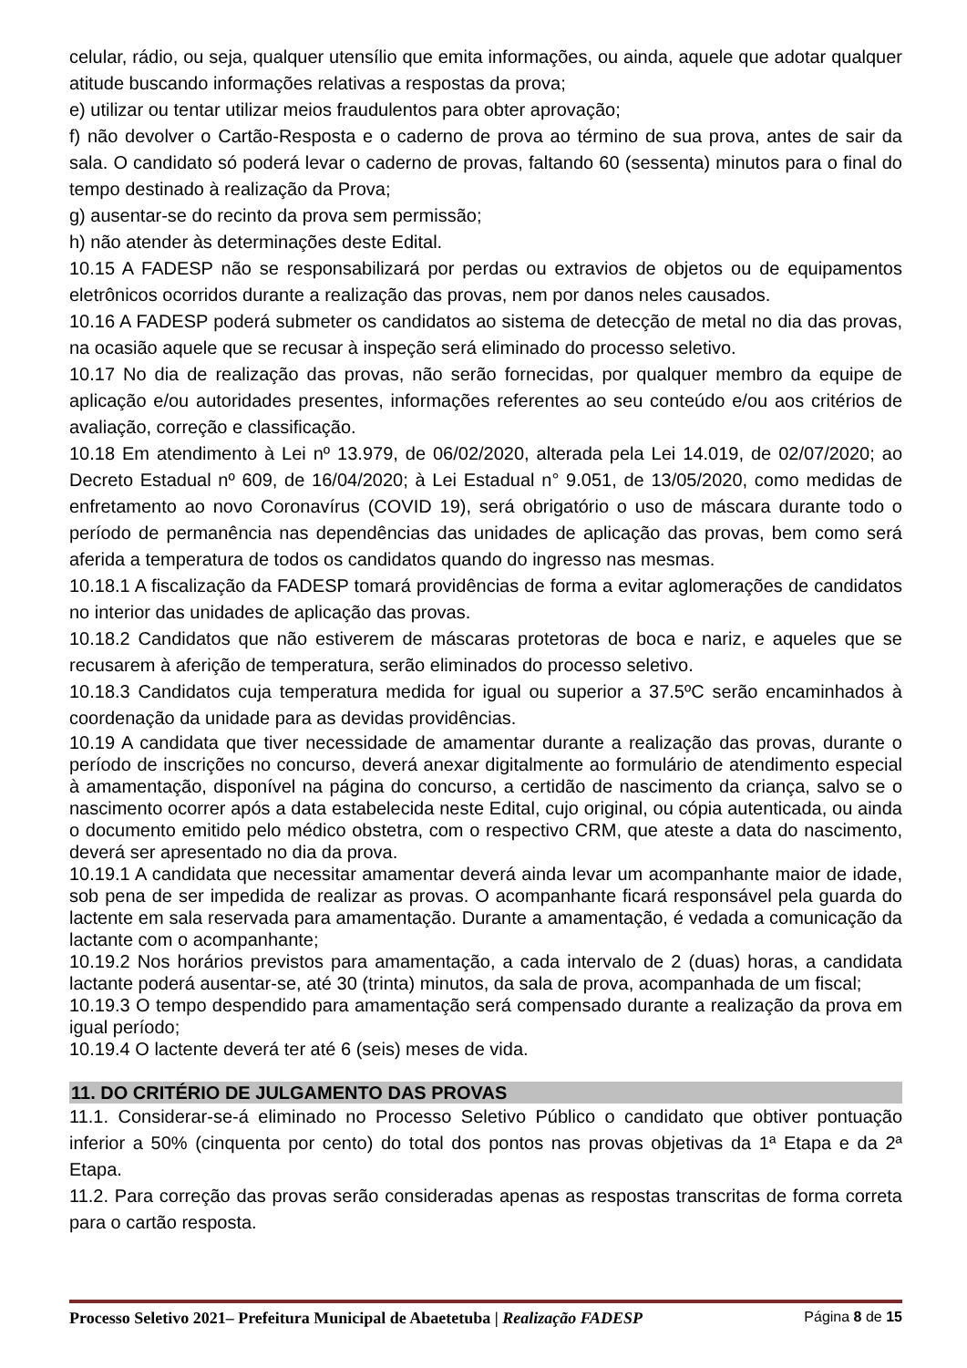celular, rádio, ou seja, qualquer utensílio que emita informações, ou ainda, aquele que adotar qualquer atitude buscando informações relativas a respostas da prova;
e) utilizar ou tentar utilizar meios fraudulentos para obter aprovação;
f) não devolver o Cartão-Resposta e o caderno de prova ao término de sua prova, antes de sair da sala. O candidato só poderá levar o caderno de provas, faltando 60 (sessenta) minutos para o final do tempo destinado à realização da Prova;
g) ausentar-se do recinto da prova sem permissão;
h) não atender às determinações deste Edital.
10.15 A FADESP não se responsabilizará por perdas ou extravios de objetos ou de equipamentos eletrônicos ocorridos durante a realização das provas, nem por danos neles causados.
10.16 A FADESP poderá submeter os candidatos ao sistema de detecção de metal no dia das provas, na ocasião aquele que se recusar à inspeção será eliminado do processo seletivo.
10.17 No dia de realização das provas, não serão fornecidas, por qualquer membro da equipe de aplicação e/ou autoridades presentes, informações referentes ao seu conteúdo e/ou aos critérios de avaliação, correção e classificação.
10.18 Em atendimento à Lei nº 13.979, de 06/02/2020, alterada pela Lei 14.019, de 02/07/2020; ao Decreto Estadual nº 609, de 16/04/2020; à Lei Estadual n° 9.051, de 13/05/2020, como medidas de enfretamento ao novo Coronavírus (COVID 19), será obrigatório o uso de máscara durante todo o período de permanência nas dependências das unidades de aplicação das provas, bem como será aferida a temperatura de todos os candidatos quando do ingresso nas mesmas.
10.18.1 A fiscalização da FADESP tomará providências de forma a evitar aglomerações de candidatos no interior das unidades de aplicação das provas.
10.18.2 Candidatos que não estiverem de máscaras protetoras de boca e nariz, e aqueles que se recusarem à aferição de temperatura, serão eliminados do processo seletivo.
10.18.3 Candidatos cuja temperatura medida for igual ou superior a 37.5ºC serão encaminhados à coordenação da unidade para as devidas providências.
10.19 A candidata que tiver necessidade de amamentar durante a realização das provas, durante o período de inscrições no concurso, deverá anexar digitalmente ao formulário de atendimento especial à amamentação, disponível na página do concurso, a certidão de nascimento da criança, salvo se o nascimento ocorrer após a data estabelecida neste Edital, cujo original, ou cópia autenticada, ou ainda o documento emitido pelo médico obstetra, com o respectivo CRM, que ateste a data do nascimento, deverá ser apresentado no dia da prova.
10.19.1 A candidata que necessitar amamentar deverá ainda levar um acompanhante maior de idade, sob pena de ser impedida de realizar as provas. O acompanhante ficará responsável pela guarda do lactente em sala reservada para amamentação. Durante a amamentação, é vedada a comunicação da lactante com o acompanhante;
10.19.2 Nos horários previstos para amamentação, a cada intervalo de 2 (duas) horas, a candidata lactante poderá ausentar-se, até 30 (trinta) minutos, da sala de prova, acompanhada de um fiscal;
10.19.3 O tempo despendido para amamentação será compensado durante a realização da prova em igual período;
10.19.4 O lactente deverá ter até 6 (seis) meses de vida.
11. DO CRITÉRIO DE JULGAMENTO DAS PROVAS
11.1. Considerar-se-á eliminado no Processo Seletivo Público o candidato que obtiver pontuação inferior a 50% (cinquenta por cento) do total dos pontos nas provas objetivas da 1ª Etapa e da 2ª Etapa.
11.2. Para correção das provas serão consideradas apenas as respostas transcritas de forma correta para o cartão resposta.
Processo Seletivo 2021– Prefeitura Municipal de Abaetetuba | Realização FADESP Página 8 de 15